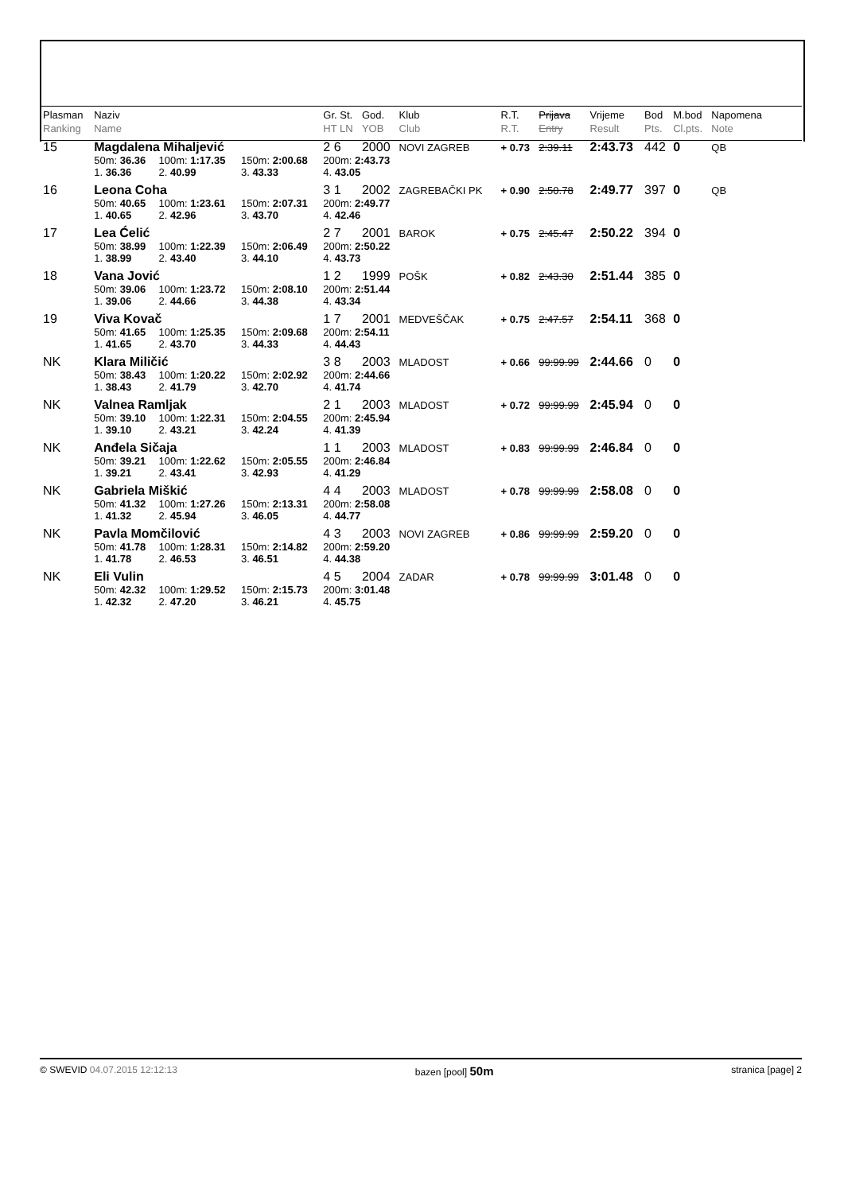| Plasman Ranking | Naziv Name | | | Gr. St. HT LN | God. YOB | Klub Club | R.T. R.T. | Prijava Entry | Vrijeme Result | Bod Pts. | M.bod Cl.pts. | Napomena Note |
| --- | --- | --- | --- | --- | --- | --- | --- | --- | --- | --- | --- | --- |
| 15 | Magdalena Mihaljević | | | 2 6 | 2000 | NOVI ZAGREB | + 0.73 | 2:39.11 | 2:43.73 | 442 | 0 | QB |
| | 50m: 36.36 | 100m: 1:17.35 | 150m: 2:00.68 | 200m: 2:43.73 | | | | | | | | |
| | 1. 36.36 | 2. 40.99 | 3. 43.33 | 4. 43.05 | | | | | | | | |
| 16 | Leona Coha | | | 3 1 | 2002 | ZAGREBAČKI PK | + 0.90 | 2:50.78 | 2:49.77 | 397 | 0 | QB |
| | 50m: 40.65 | 100m: 1:23.61 | 150m: 2:07.31 | 200m: 2:49.77 | | | | | | | | |
| | 1. 40.65 | 2. 42.96 | 3. 43.70 | 4. 42.46 | | | | | | | | |
| 17 | Lea Ćelić | | | 2 7 | 2001 | BAROK | + 0.75 | 2:45.47 | 2:50.22 | 394 | 0 | |
| | 50m: 38.99 | 100m: 1:22.39 | 150m: 2:06.49 | 200m: 2:50.22 | | | | | | | | |
| | 1. 38.99 | 2. 43.40 | 3. 44.10 | 4. 43.73 | | | | | | | | |
| 18 | Vana Jović | | | 1 2 | 1999 | POŠK | + 0.82 | 2:43.30 | 2:51.44 | 385 | 0 | |
| | 50m: 39.06 | 100m: 1:23.72 | 150m: 2:08.10 | 200m: 2:51.44 | | | | | | | | |
| | 1. 39.06 | 2. 44.66 | 3. 44.38 | 4. 43.34 | | | | | | | | |
| 19 | Viva Kovač | | | 1 7 | 2001 | MEDVEŠČAK | + 0.75 | 2:47.57 | 2:54.11 | 368 | 0 | |
| | 50m: 41.65 | 100m: 1:25.35 | 150m: 2:09.68 | 200m: 2:54.11 | | | | | | | | |
| | 1. 41.65 | 2. 43.70 | 3. 44.33 | 4. 44.43 | | | | | | | | |
| NK | Klara Miličić | | | 3 8 | 2003 | MLADOST | + 0.66 | 99:99.99 | 2:44.66 | 0 | 0 | |
| | 50m: 38.43 | 100m: 1:20.22 | 150m: 2:02.92 | 200m: 2:44.66 | | | | | | | | |
| | 1. 38.43 | 2. 41.79 | 3. 42.70 | 4. 41.74 | | | | | | | | |
| NK | Valnea Ramljak | | | 2 1 | 2003 | MLADOST | + 0.72 | 99:99.99 | 2:45.94 | 0 | 0 | |
| | 50m: 39.10 | 100m: 1:22.31 | 150m: 2:04.55 | 200m: 2:45.94 | | | | | | | | |
| | 1. 39.10 | 2. 43.21 | 3. 42.24 | 4. 41.39 | | | | | | | | |
| NK | Anđela Sičaja | | | 1 1 | 2003 | MLADOST | + 0.83 | 99:99.99 | 2:46.84 | 0 | 0 | |
| | 50m: 39.21 | 100m: 1:22.62 | 150m: 2:05.55 | 200m: 2:46.84 | | | | | | | | |
| | 1. 39.21 | 2. 43.41 | 3. 42.93 | 4. 41.29 | | | | | | | | |
| NK | Gabriela Miškić | | | 4 4 | 2003 | MLADOST | + 0.78 | 99:99.99 | 2:58.08 | 0 | 0 | |
| | 50m: 41.32 | 100m: 1:27.26 | 150m: 2:13.31 | 200m: 2:58.08 | | | | | | | | |
| | 1. 41.32 | 2. 45.94 | 3. 46.05 | 4. 44.77 | | | | | | | | |
| NK | Pavla Momčilović | | | 4 3 | 2003 | NOVI ZAGREB | + 0.86 | 99:99.99 | 2:59.20 | 0 | 0 | |
| | 50m: 41.78 | 100m: 1:28.31 | 150m: 2:14.82 | 200m: 2:59.20 | | | | | | | | |
| | 1. 41.78 | 2. 46.53 | 3. 46.51 | 4. 44.38 | | | | | | | | |
| NK | Eli Vulin | | | 4 5 | 2004 | ZADAR | + 0.78 | 99:99.99 | 3:01.48 | 0 | 0 | |
| | 50m: 42.32 | 100m: 1:29.52 | 150m: 2:15.73 | 200m: 3:01.48 | | | | | | | | |
| | 1. 42.32 | 2. 47.20 | 3. 46.21 | 4. 45.75 | | | | | | | | |
© SWEVID 04.07.2015 12:12:13 bazen [pool] 50m stranica [page] 2